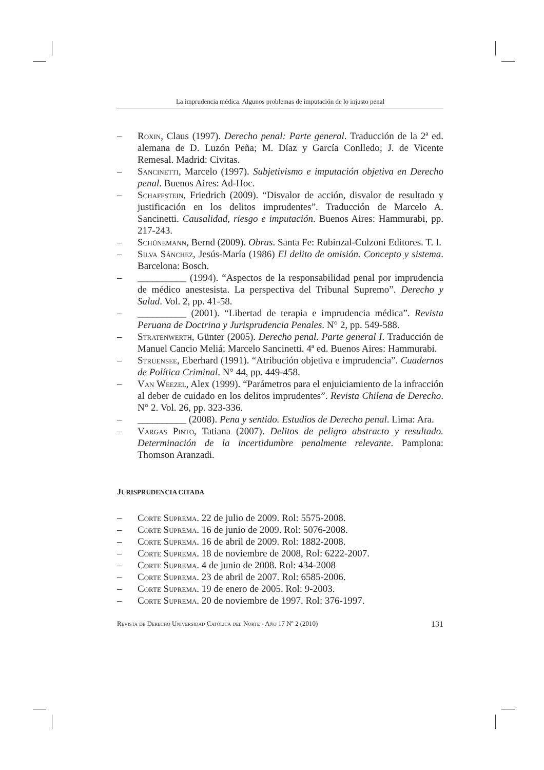La imprudencia médica. Algunos problemas de imputación de lo injusto penal
– Roxin, Claus (1997). Derecho penal: Parte general. Traducción de la 2ª ed. alemana de D. Luzón Peña; M. Díaz y García Conlledo; J. de Vicente Remesal. Madrid: Civitas.
– Sancinetti, Marcelo (1997). Subjetivismo e imputación objetiva en Derecho penal. Buenos Aires: Ad-Hoc.
– Schaffstein, Friedrich (2009). “Disvalor de acción, disvalor de resultado y justificación en los delitos imprudentes”. Traducción de Marcelo A. Sancinetti. Causalidad, riesgo e imputación. Buenos Aires: Hammurabi, pp. 217-243.
– Schünemann, Bernd (2009). Obras. Santa Fe: Rubinzal-Culzoni Editores. T. I.
– Silva Sánchez, Jesús-María (1986) El delito de omisión. Concepto y sistema. Barcelona: Bosch.
– __________ (1994). “Aspectos de la responsabilidad penal por imprudencia de médico anestesista. La perspectiva del Tribunal Supremo”. Derecho y Salud. Vol. 2, pp. 41-58.
– __________ (2001). “Libertad de terapia e imprudencia médica”. Revista Peruana de Doctrina y Jurisprudencia Penales. N° 2, pp. 549-588.
– Stratenwerth, Günter (2005). Derecho penal. Parte general I. Traducción de Manuel Cancio Meliá; Marcelo Sancinetti. 4ª ed. Buenos Aires: Hammurabi.
– Struensee, Eberhard (1991). “Atribución objetiva e imprudencia”. Cuadernos de Política Criminal. N° 44, pp. 449-458.
– Van Weezel, Alex (1999). “Parámetros para el enjuiciamiento de la infracción al deber de cuidado en los delitos imprudentes”. Revista Chilena de Derecho. N° 2. Vol. 26, pp. 323-336.
– __________ (2008). Pena y sentido. Estudios de Derecho penal. Lima: Ara.
– Vargas Pinto, Tatiana (2007). Delitos de peligro abstracto y resultado. Determinación de la incertidumbre penalmente relevante. Pamplona: Thomson Aranzadi.
JURISPRUDENCIA CITADA
– Corte Suprema. 22 de julio de 2009. Rol: 5575-2008.
– Corte Suprema. 16 de junio de 2009. Rol: 5076-2008.
– Corte Suprema. 16 de abril de 2009. Rol: 1882-2008.
– Corte Suprema. 18 de noviembre de 2008, Rol: 6222-2007.
– Corte Suprema. 4 de junio de 2008. Rol: 434-2008
– Corte Suprema. 23 de abril de 2007. Rol: 6585-2006.
– Corte Suprema. 19 de enero de 2005. Rol: 9-2003.
– Corte Suprema. 20 de noviembre de 1997. Rol: 376-1997.
Revista de Derecho Universidad Católica del Norte - Año 17 Nº 2 (2010) 131